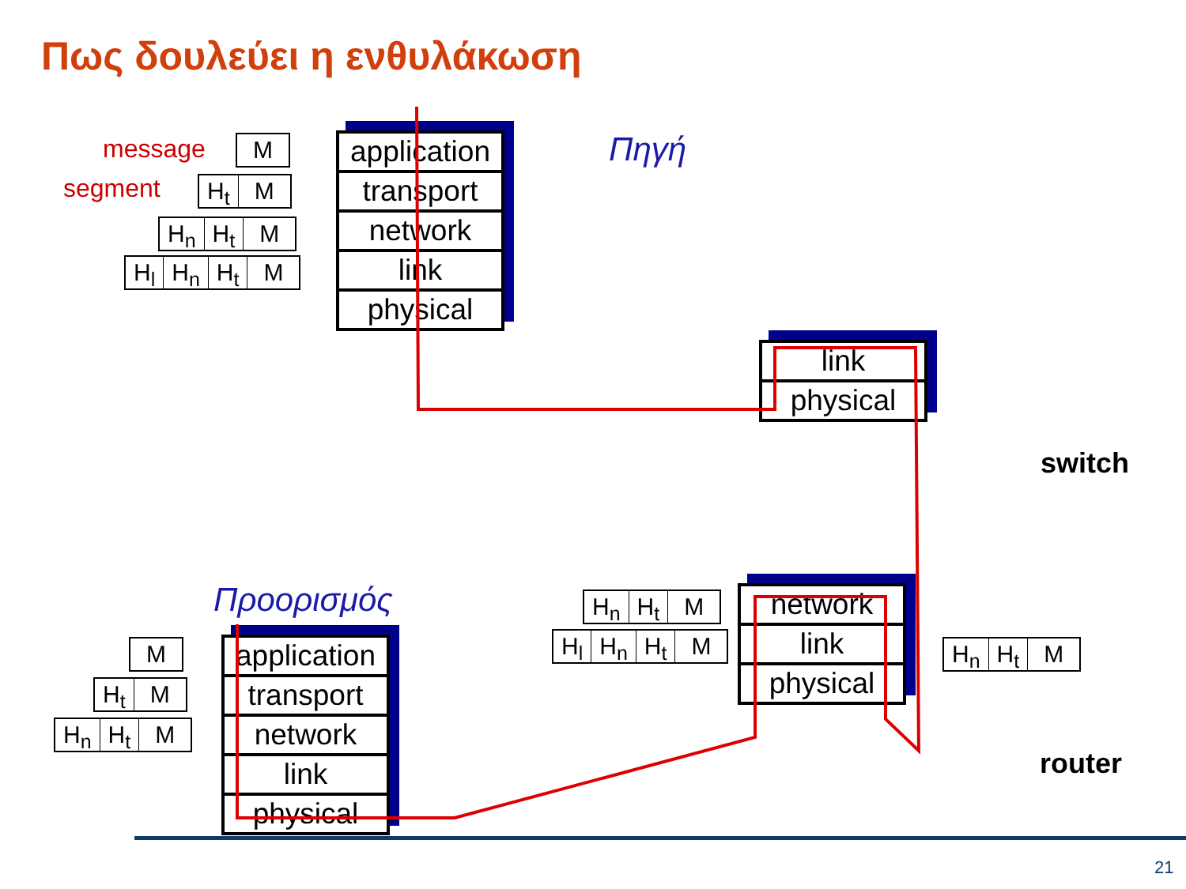Πως δουλεύει η ενθυλάκωση
message
segment
M
H<sub>t</sub> M
H<sub>n</sub> H<sub>t</sub> M
H<sub>l</sub> H<sub>n</sub> H<sub>t</sub> M
application
transport
network
link
physical
Πηγή
link
physical
switch
Προορισμός
M
H<sub>t</sub> M
H<sub>n</sub> H<sub>t</sub> M
application
transport
network
link
physical
H<sub>n</sub> H<sub>t</sub> M
H<sub>l</sub> H<sub>n</sub> H<sub>t</sub> M
network
link
physical
H<sub>n</sub> H<sub>t</sub> M
router
21